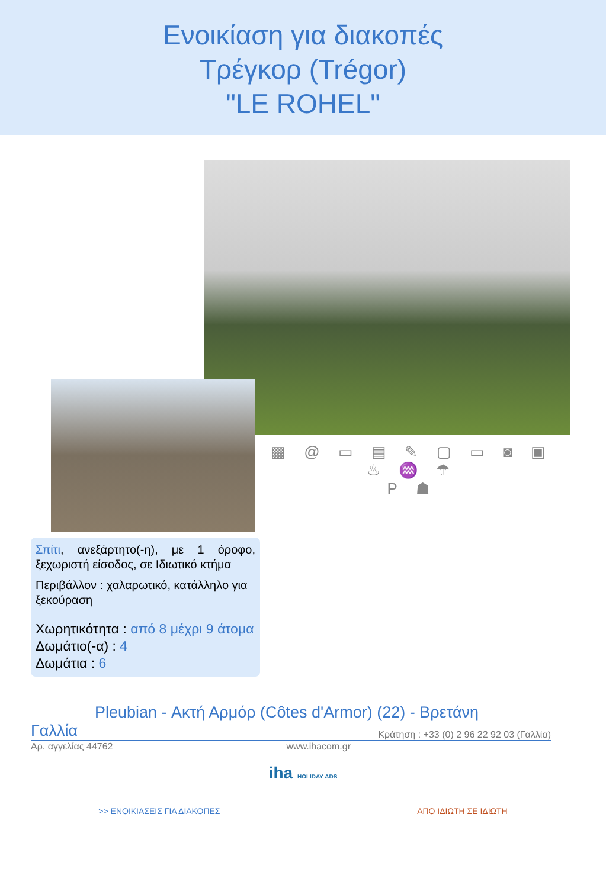Ενοικίαση για διακοπές
Τρέγκορ (Trégor)
"LE ROHEL"
▩ @ ▭ ▤ ✎ ▢ ▭ ◙ ▣ ♨ ♒ ☂
P ☗
Σπίτι, ανεξάρτητο(-η), με 1 όροφο, ξεχωριστή είσοδος, σε Ιδιωτικό κτήμα
Περιβάλλον : χαλαρωτικό, κατάλληλο για ξεκούραση
Χωρητικότητα : από 8 μέχρι 9 άτομα
Δωμάτιο(-α) : 4
Δωμάτια : 6
Pleubian - Ακτή Αρμόρ (Côtes d'Armor) (22) - Βρετάνη
Γαλλία Κράτηση : +33 (0) 2 96 22 92 03 (Γαλλία)
Αρ. αγγελίας 44762 www.ihacom.gr
iha HOLIDAY ADS
>> ΕΝΟΙΚΙΑΣΕΙΣ ΓΙΑ ΔΙΑΚΟΠΕΣ ΑΠΟ ΙΔΙΩΤΗ ΣΕ ΙΔΙΩΤΗ